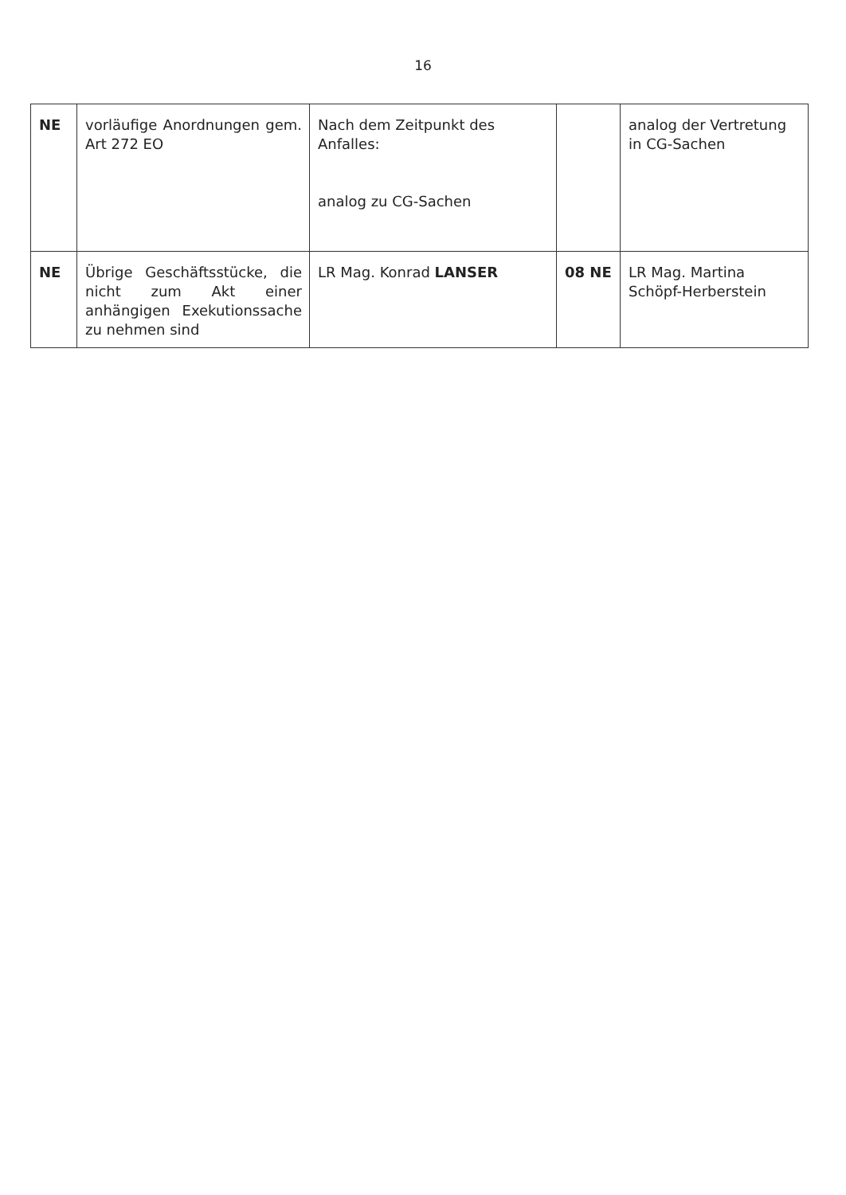16
| NE | vorläufige Anordnungen gem. Art 272 EO | Nach dem Zeitpunkt des Anfalles: analog zu CG-Sachen | | analog der Vertretung in CG-Sachen |
| NE | Übrige Geschäftsstücke, die nicht zum Akt einer anhängigen Exekutionssache zu nehmen sind | LR Mag. Konrad LANSER | 08 NE | LR Mag. Martina Schöpf-Herberstein |